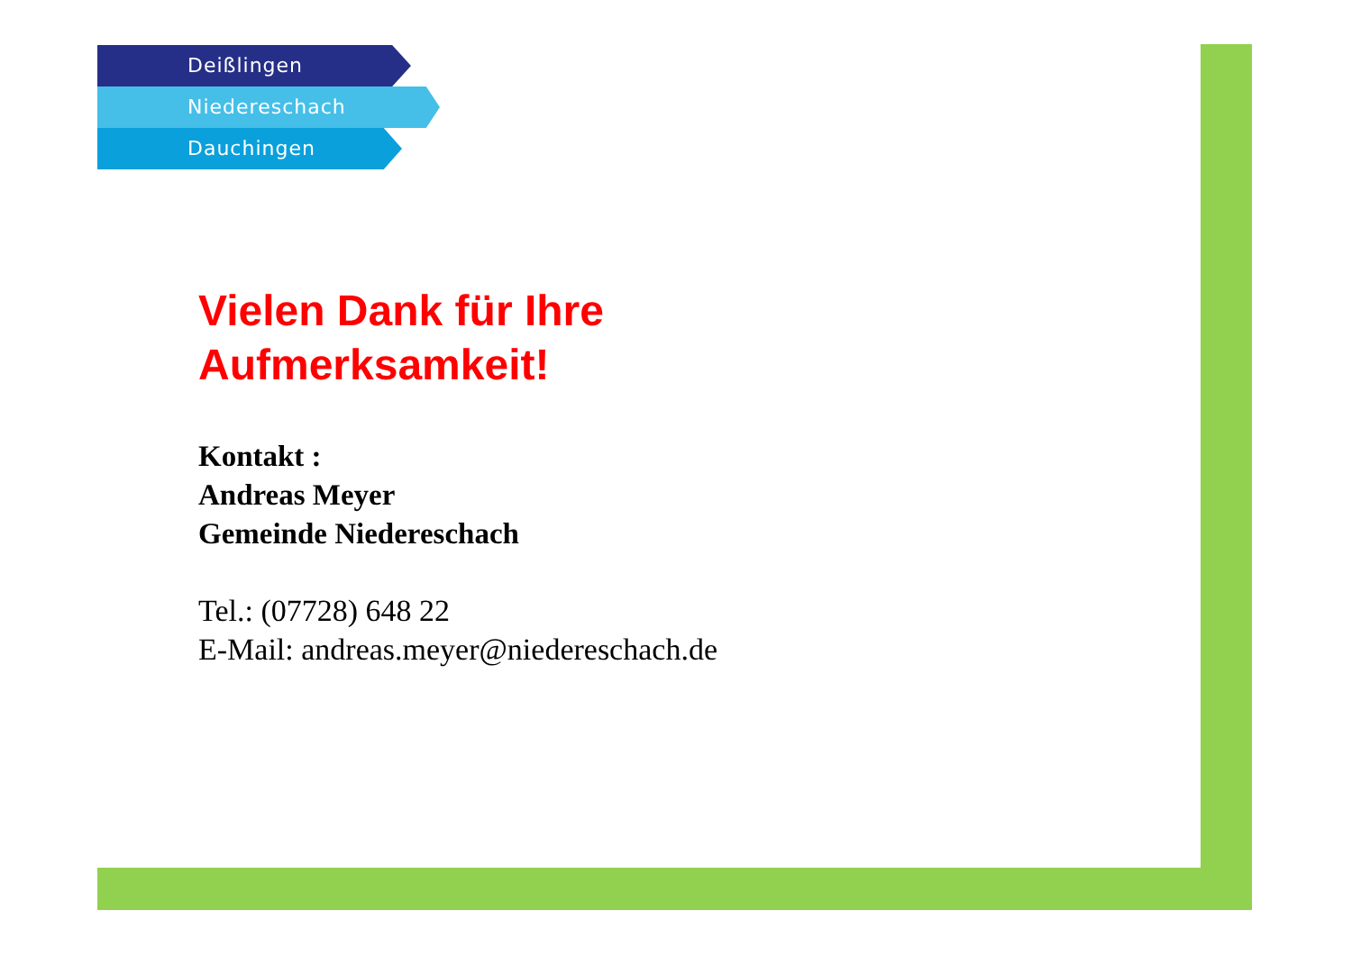Deißlingen
Niedereschach
Dauchingen
Vielen Dank für Ihre
Aufmerksamkeit!
Kontakt :
Andreas Meyer
Gemeinde Niedereschach
Tel.: (07728) 648 22
E-Mail: andreas.meyer@niedereschach.de